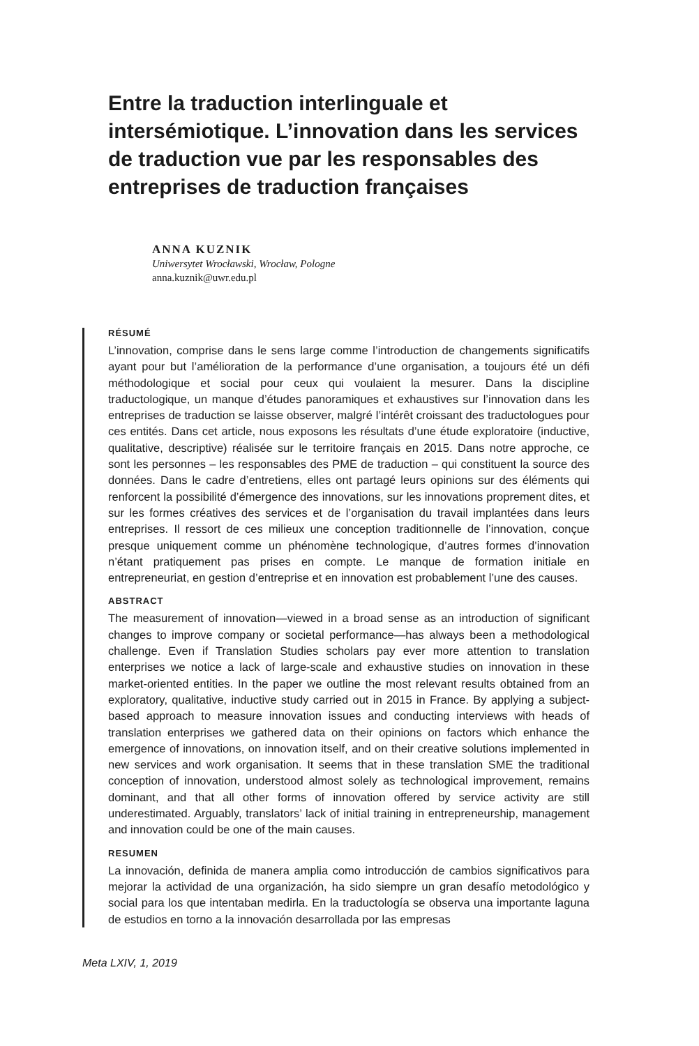Entre la traduction interlinguale et intersémiotique. L’innovation dans les services de traduction vue par les responsables des entreprises de traduction françaises
ANNA KUZNIK
Uniwersytet Wrocławski, Wrocław, Pologne
anna.kuznik@uwr.edu.pl
RÉSUMÉ
L’innovation, comprise dans le sens large comme l’introduction de changements significatifs ayant pour but l’amélioration de la performance d’une organisation, a toujours été un défi méthodologique et social pour ceux qui voulaient la mesurer. Dans la discipline traductologique, un manque d’études panoramiques et exhaustives sur l’innovation dans les entreprises de traduction se laisse observer, malgré l’intérêt croissant des traductologues pour ces entités. Dans cet article, nous exposons les résultats d’une étude exploratoire (inductive, qualitative, descriptive) réalisée sur le territoire français en 2015. Dans notre approche, ce sont les personnes – les responsables des PME de traduction – qui constituent la source des données. Dans le cadre d’entretiens, elles ont partagé leurs opinions sur des éléments qui renforcent la possibilité d’émergence des innovations, sur les innovations proprement dites, et sur les formes créatives des services et de l’organisation du travail implantées dans leurs entreprises. Il ressort de ces milieux une conception traditionnelle de l’innovation, conçue presque uniquement comme un phénomène technologique, d’autres formes d’innovation n’étant pratiquement pas prises en compte. Le manque de formation initiale en entrepreneuriat, en gestion d’entreprise et en innovation est probablement l’une des causes.
ABSTRACT
The measurement of innovation—viewed in a broad sense as an introduction of significant changes to improve company or societal performance—has always been a methodological challenge. Even if Translation Studies scholars pay ever more attention to translation enterprises we notice a lack of large-scale and exhaustive studies on innovation in these market-oriented entities. In the paper we outline the most relevant results obtained from an exploratory, qualitative, inductive study carried out in 2015 in France. By applying a subject-based approach to measure innovation issues and conducting interviews with heads of translation enterprises we gathered data on their opinions on factors which enhance the emergence of innovations, on innovation itself, and on their creative solutions implemented in new services and work organisation. It seems that in these translation SME the traditional conception of innovation, understood almost solely as technological improvement, remains dominant, and that all other forms of innovation offered by service activity are still underestimated. Arguably, translators’ lack of initial training in entrepreneurship, management and innovation could be one of the main causes.
RESUMEN
La innovación, definida de manera amplia como introducción de cambios significativos para mejorar la actividad de una organización, ha sido siempre un gran desafío metodológico y social para los que intentaban medirla. En la traductología se observa una importante laguna de estudios en torno a la innovación desarrollada por las empresas
Meta LXIV, 1, 2019